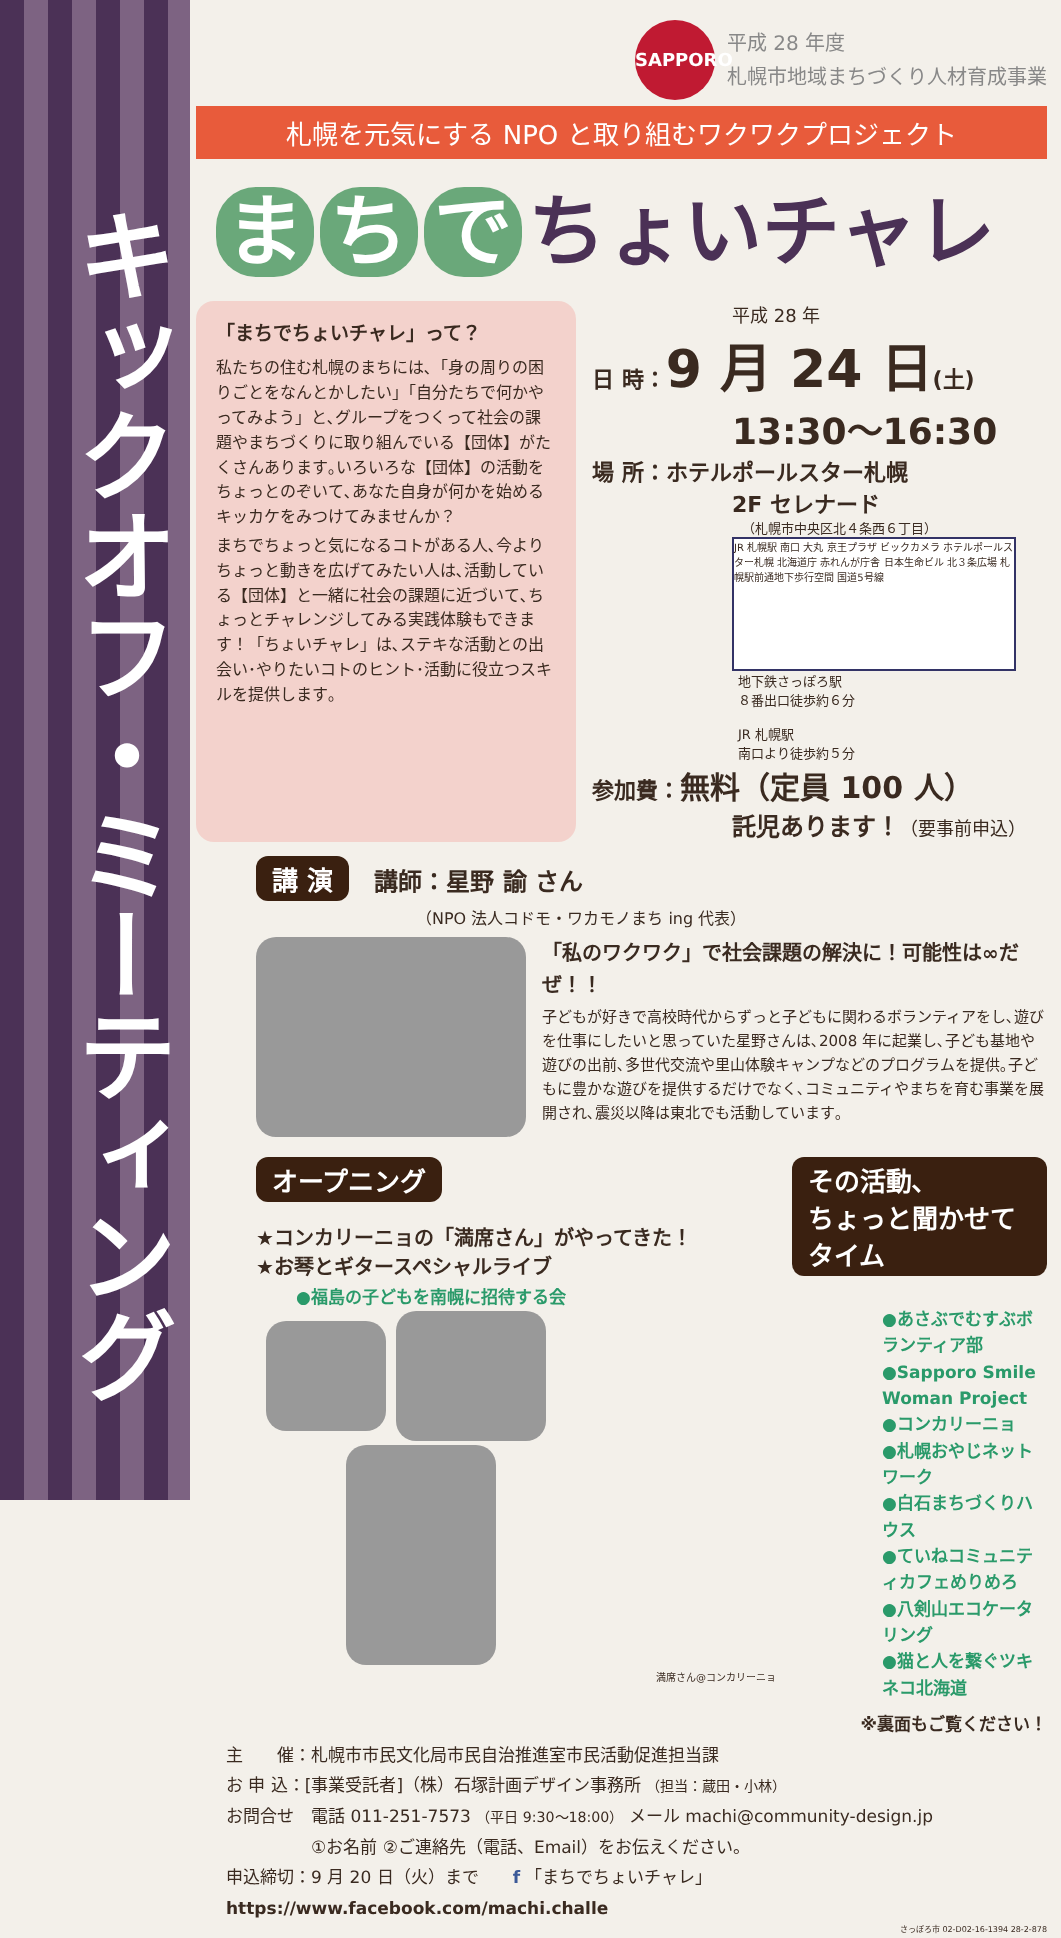キックオフ・ミーティング
SAPPORO 平成 28 年度
札幌市地域まちづくり人材育成事業
札幌を元気にする NPO と取り組むワクワクプロジェクト
ま ち で ちょいチャレ
「まちでちょいチャレ」って？
私たちの住む札幌のまちには､「身の周りの困りごとをなんとかしたい」「自分たちで何かやってみよう」と､グループをつくって社会の課題やまちづくりに取り組んでいる【団体】がたくさんあります｡いろいろな【団体】の活動をちょっとのぞいて､あなた自身が何かを始めるキッカケをみつけてみませんか？
まちでちょっと気になるコトがある人､今よりちょっと動きを広げてみたい人は､活動している【団体】と一緒に社会の課題に近づいて､ちょっとチャレンジしてみる実践体験もできます！「ちょいチャレ」は､ステキな活動との出会い･やりたいコトのヒント･活動に役立つスキルを提供します｡
平成 28 年
日 時：9 月 24 日(土)
13:30〜16:30
場 所：ホテルポールスター札幌
2F セレナード
（札幌市中央区北４条西６丁目）
JR 札幌駅 南口 大丸 京王プラザ ビックカメラ ホテルポールスター札幌 北海道庁 赤れんが庁舎 日本生命ビル 北３条広場 札幌駅前通地下歩行空間 国道5号線
地下鉄さっぽろ駅
８番出口徒歩約６分
JR 札幌駅
南口より徒歩約５分
参加費：無料（定員 100 人）
託児あります！（要事前申込）
講 演 講師：星野 諭 さん
（NPO 法人コドモ・ワカモノまち ing 代表）
「私のワクワク」で社会課題の解決に！可能性は∞だぜ！！
子どもが好きで高校時代からずっと子どもに関わるボランティアをし､遊びを仕事にしたいと思っていた星野さんは､2008 年に起業し､子ども基地や遊びの出前､多世代交流や里山体験キャンプなどのプログラムを提供｡子どもに豊かな遊びを提供するだけでなく､コミュニティやまちを育む事業を展開され､震災以降は東北でも活動しています｡
オープニング
★コンカリーニョの「満席さん」がやってきた！
★お琴とギタースペシャルライブ
●福島の子どもを南幌に招待する会
満席さん@コンカリーニョ
その活動､
ちょっと聞かせてタイム
●あさぶでむすぶボランティア部
●Sapporo Smile Woman Project
●コンカリーニョ
●札幌おやじネットワーク
●白石まちづくりハウス
●ていねコミュニティカフェめりめろ
●八剣山エコケータリング
●猫と人を繋ぐツキネコ北海道
※裏面もご覧ください！
主　　催：札幌市市民文化局市民自治推進室市民活動促進担当課
お 申 込：[事業受託者]（株）石塚計画デザイン事務所 （担当：蔵田・小林）
お問合せ　電話 011-251-7573 （平日 9:30〜18:00） メール machi@community-design.jp
　　　　　①お名前 ②ご連絡先（電話、Email）をお伝えください。
申込締切：9 月 20 日（火）まで　　f 「まちでちょいチャレ」 https://www.facebook.com/machi.challe
さっぽろ市 02-D02-16-1394 28-2-878